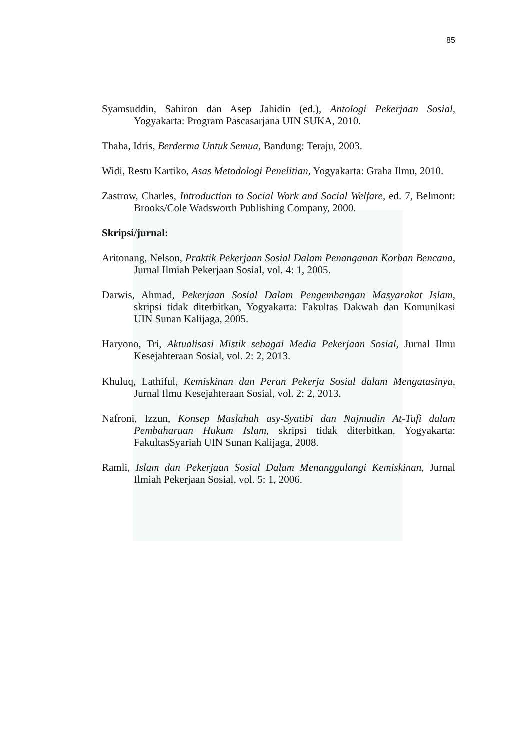85
Syamsuddin, Sahiron dan Asep Jahidin (ed.), Antologi Pekerjaan Sosial, Yogyakarta: Program Pascasarjana UIN SUKA, 2010.
Thaha, Idris, Berderma Untuk Semua, Bandung: Teraju, 2003.
Widi, Restu Kartiko, Asas Metodologi Penelitian, Yogyakarta: Graha Ilmu, 2010.
Zastrow, Charles, Introduction to Social Work and Social Welfare, ed. 7, Belmont: Brooks/Cole Wadsworth Publishing Company, 2000.
Skripsi/jurnal:
Aritonang, Nelson, Praktik Pekerjaan Sosial Dalam Penanganan Korban Bencana, Jurnal Ilmiah Pekerjaan Sosial, vol. 4: 1, 2005.
Darwis, Ahmad, Pekerjaan Sosial Dalam Pengembangan Masyarakat Islam, skripsi tidak diterbitkan, Yogyakarta: Fakultas Dakwah dan Komunikasi UIN Sunan Kalijaga, 2005.
Haryono, Tri, Aktualisasi Mistik sebagai Media Pekerjaan Sosial, Jurnal Ilmu Kesejahteraan Sosial, vol. 2: 2, 2013.
Khuluq, Lathiful, Kemiskinan dan Peran Pekerja Sosial dalam Mengatasinya, Jurnal Ilmu Kesejahteraan Sosial, vol. 2: 2, 2013.
Nafroni, Izzun, Konsep Maslahah asy-Syatibi dan Najmudin At-Tufi dalam Pembaharuan Hukum Islam, skripsi tidak diterbitkan, Yogyakarta: FakultasSyariah UIN Sunan Kalijaga, 2008.
Ramli, Islam dan Pekerjaan Sosial Dalam Menanggulangi Kemiskinan, Jurnal Ilmiah Pekerjaan Sosial, vol. 5: 1, 2006.